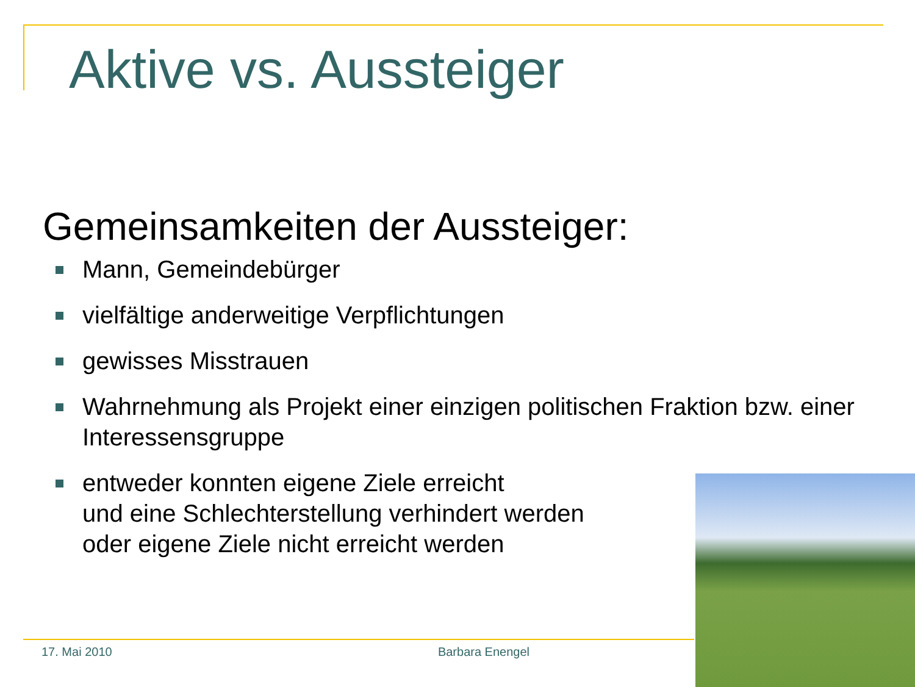Aktive vs. Aussteiger
Gemeinsamkeiten der Aussteiger:
Mann, Gemeindebürger
vielfältige anderweitige Verpflichtungen
gewisses Misstrauen
Wahrnehmung als Projekt einer einzigen politischen Fraktion bzw. einer Interessensgruppe
entweder konnten eigene Ziele erreicht
und eine Schlechterstellung verhindert werden
oder eigene Ziele nicht erreicht werden
17. Mai 2010 Barbara Enengel